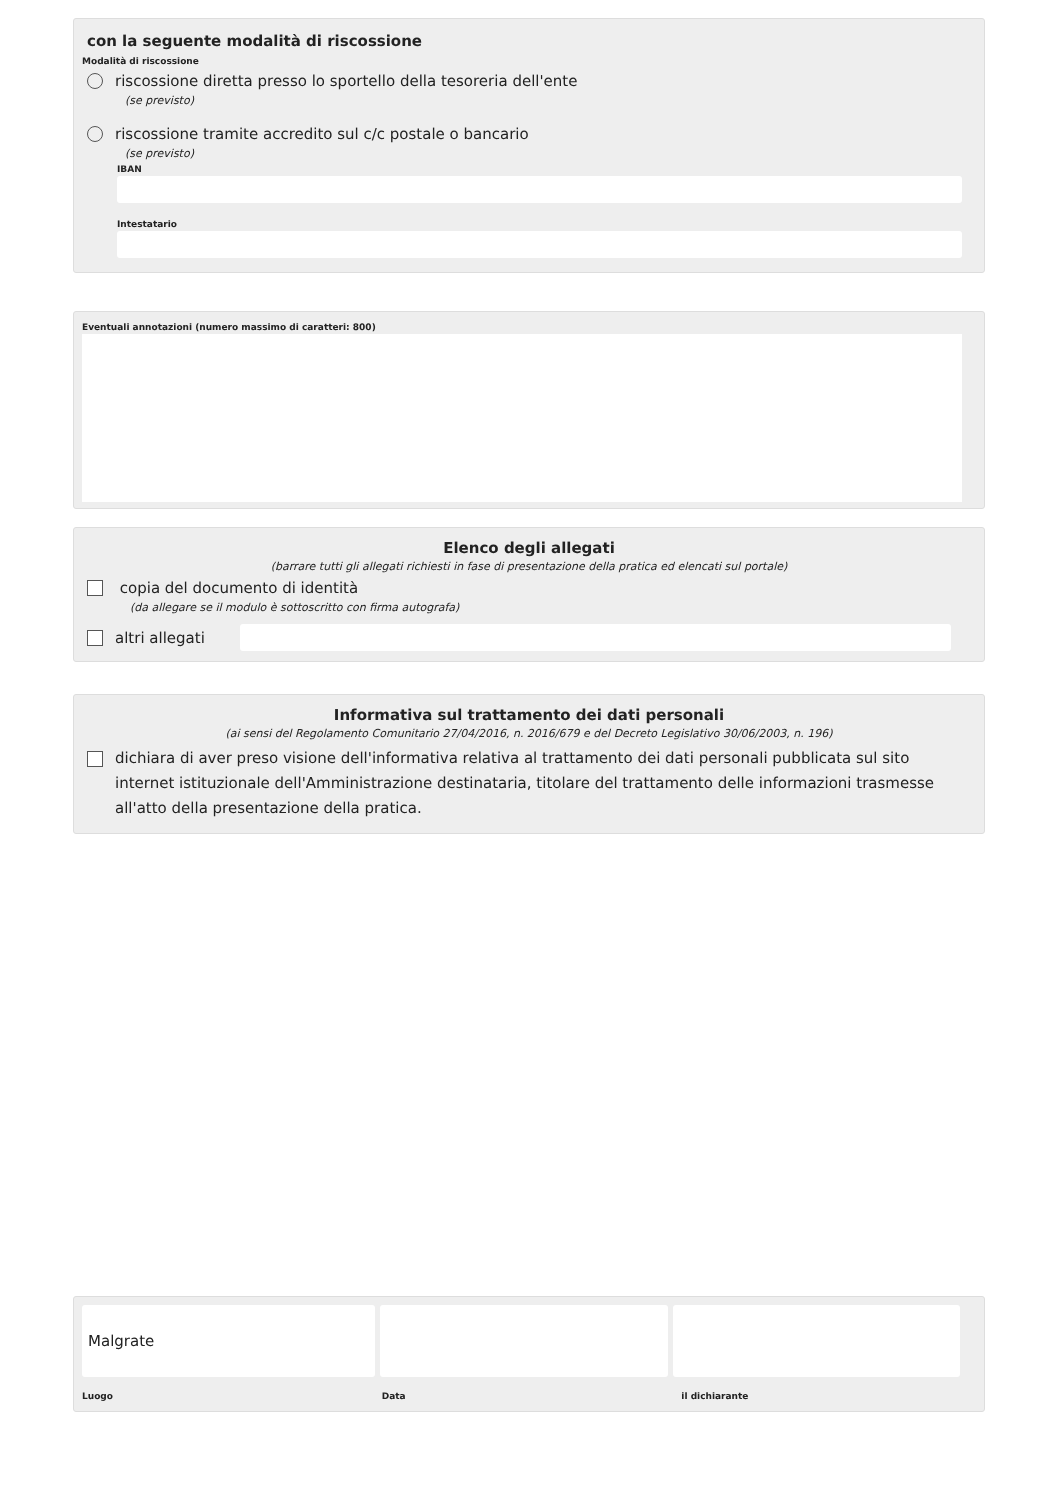con la seguente modalità di riscossione
Modalità di riscossione
riscossione diretta presso lo sportello della tesoreria dell'ente
(se previsto)
riscossione tramite accredito sul c/c postale o bancario
(se previsto)
IBAN
Intestatario
Eventuali annotazioni (numero massimo di caratteri: 800)
Elenco degli allegati
(barrare tutti gli allegati richiesti in fase di presentazione della pratica ed elencati sul portale)
copia del documento di identità
(da allegare se il modulo è sottoscritto con firma autografa)
altri allegati
Informativa sul trattamento dei dati personali
(ai sensi del Regolamento Comunitario 27/04/2016, n. 2016/679 e del Decreto Legislativo 30/06/2003, n. 196)
dichiara di aver preso visione dell'informativa relativa al trattamento dei dati personali pubblicata sul sito internet istituzionale dell'Amministrazione destinataria, titolare del trattamento delle informazioni trasmesse all'atto della presentazione della pratica.
Malgrate
Luogo Data il dichiarante